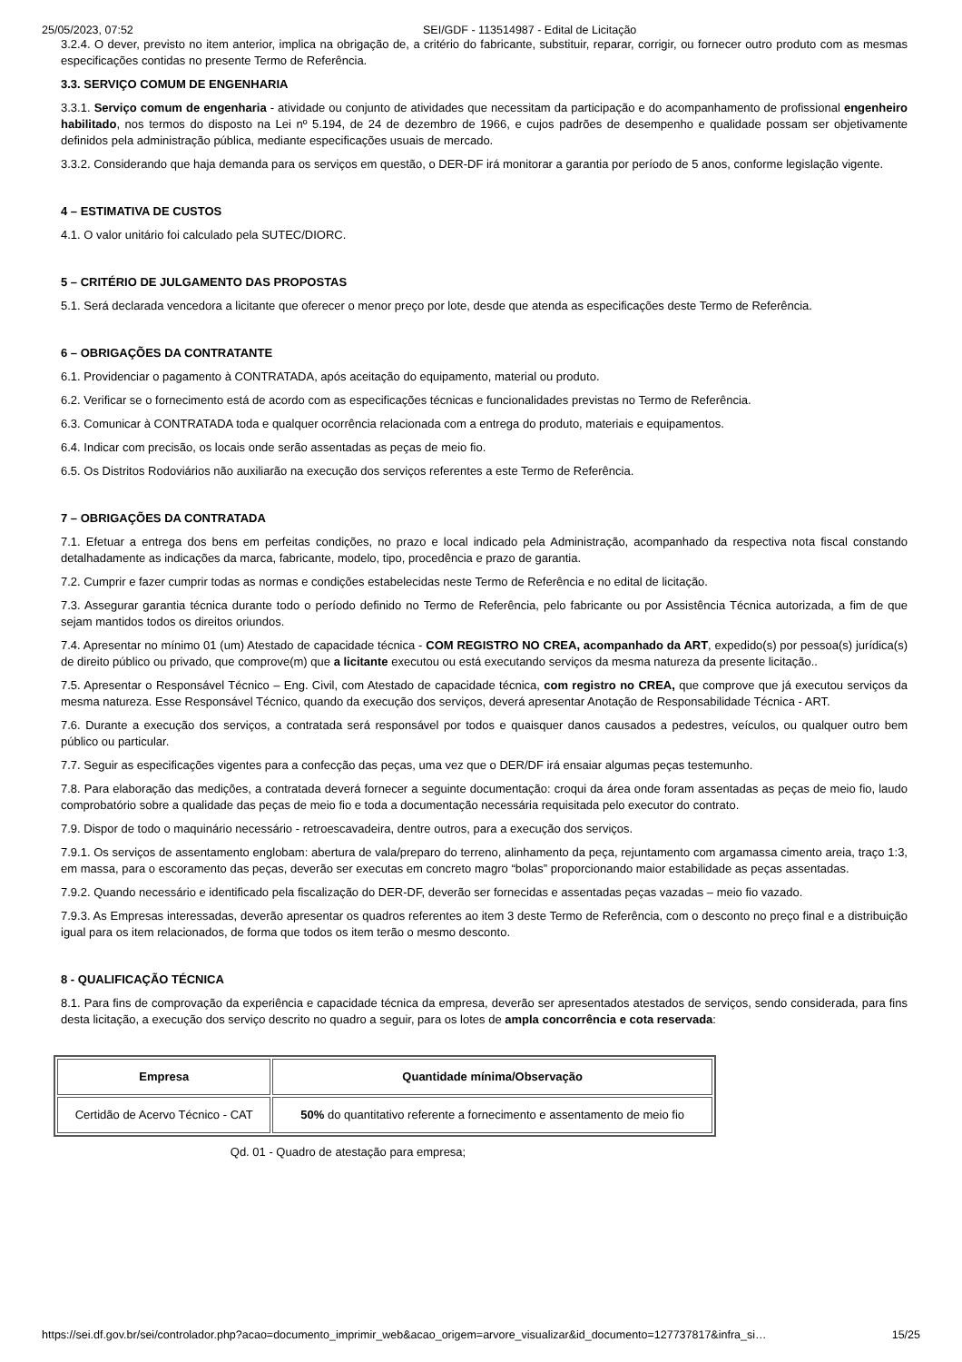25/05/2023, 07:52 SEI/GDF - 113514987 - Edital de Licitação
3.2.4. O dever, previsto no item anterior, implica na obrigação de, a critério do fabricante, substituir, reparar, corrigir, ou fornecer outro produto com as mesmas especificações contidas no presente Termo de Referência.
3.3. SERVIÇO COMUM DE ENGENHARIA
3.3.1. Serviço comum de engenharia - atividade ou conjunto de atividades que necessitam da participação e do acompanhamento de profissional engenheiro habilitado, nos termos do disposto na Lei nº 5.194, de 24 de dezembro de 1966, e cujos padrões de desempenho e qualidade possam ser objetivamente definidos pela administração pública, mediante especificações usuais de mercado.
3.3.2. Considerando que haja demanda para os serviços em questão, o DER-DF irá monitorar a garantia por período de 5 anos, conforme legislação vigente.
4 – ESTIMATIVA DE CUSTOS
4.1. O valor unitário foi calculado pela SUTEC/DIORC.
5 – CRITÉRIO DE JULGAMENTO DAS PROPOSTAS
5.1. Será declarada vencedora a licitante que oferecer o menor preço por lote, desde que atenda as especificações deste Termo de Referência.
6 – OBRIGAÇÕES DA CONTRATANTE
6.1. Providenciar o pagamento à CONTRATADA, após aceitação do equipamento, material ou produto.
6.2. Verificar se o fornecimento está de acordo com as especificações técnicas e funcionalidades previstas no Termo de Referência.
6.3. Comunicar à CONTRATADA toda e qualquer ocorrência relacionada com a entrega do produto, materiais e equipamentos.
6.4. Indicar com precisão, os locais onde serão assentadas as peças de meio fio.
6.5. Os Distritos Rodoviários não auxiliarão na execução dos serviços referentes a este Termo de Referência.
7 – OBRIGAÇÕES DA CONTRATADA
7.1. Efetuar a entrega dos bens em perfeitas condições, no prazo e local indicado pela Administração, acompanhado da respectiva nota fiscal constando detalhadamente as indicações da marca, fabricante, modelo, tipo, procedência e prazo de garantia.
7.2. Cumprir e fazer cumprir todas as normas e condições estabelecidas neste Termo de Referência e no edital de licitação.
7.3. Assegurar garantia técnica durante todo o período definido no Termo de Referência, pelo fabricante ou por Assistência Técnica autorizada, a fim de que sejam mantidos todos os direitos oriundos.
7.4. Apresentar no mínimo 01 (um) Atestado de capacidade técnica - COM REGISTRO NO CREA, acompanhado da ART, expedido(s) por pessoa(s) jurídica(s) de direito público ou privado, que comprove(m) que a licitante executou ou está executando serviços da mesma natureza da presente licitação..
7.5. Apresentar o Responsável Técnico – Eng. Civil, com Atestado de capacidade técnica, com registro no CREA, que comprove que já executou serviços da mesma natureza. Esse Responsável Técnico, quando da execução dos serviços, deverá apresentar Anotação de Responsabilidade Técnica - ART.
7.6. Durante a execução dos serviços, a contratada será responsável por todos e quaisquer danos causados a pedestres, veículos, ou qualquer outro bem público ou particular.
7.7. Seguir as especificações vigentes para a confecção das peças, uma vez que o DER/DF irá ensaiar algumas peças testemunho.
7.8. Para elaboração das medições, a contratada deverá fornecer a seguinte documentação: croqui da área onde foram assentadas as peças de meio fio, laudo comprobatório sobre a qualidade das peças de meio fio e toda a documentação necessária requisitada pelo executor do contrato.
7.9. Dispor de todo o maquinário necessário - retroescavadeira, dentre outros, para a execução dos serviços.
7.9.1. Os serviços de assentamento englobam: abertura de vala/preparo do terreno, alinhamento da peça, rejuntamento com argamassa cimento areia, traço 1:3, em massa, para o escoramento das peças, deverão ser executas em concreto magro “bolas” proporcionando maior estabilidade as peças assentadas.
7.9.2. Quando necessário e identificado pela fiscalização do DER-DF, deverão ser fornecidas e assentadas peças vazadas – meio fio vazado.
7.9.3. As Empresas interessadas, deverão apresentar os quadros referentes ao item 3 deste Termo de Referência, com o desconto no preço final e a distribuição igual para os item relacionados, de forma que todos os item terão o mesmo desconto.
8 - QUALIFICAÇÃO TÉCNICA
8.1. Para fins de comprovação da experiência e capacidade técnica da empresa, deverão ser apresentados atestados de serviços, sendo considerada, para fins desta licitação, a execução dos serviço descrito no quadro a seguir, para os lotes de ampla concorrência e cota reservada:
| Empresa | Quantidade mínima/Observação |
| --- | --- |
| Certidão de Acervo Técnico - CAT | 50% do quantitativo referente a fornecimento e assentamento de meio fio |
Qd. 01 - Quadro de atestação para empresa;
https://sei.df.gov.br/sei/controlador.php?acao=documento_imprimir_web&acao_origem=arvore_visualizar&id_documento=127737817&infra_si… 15/25